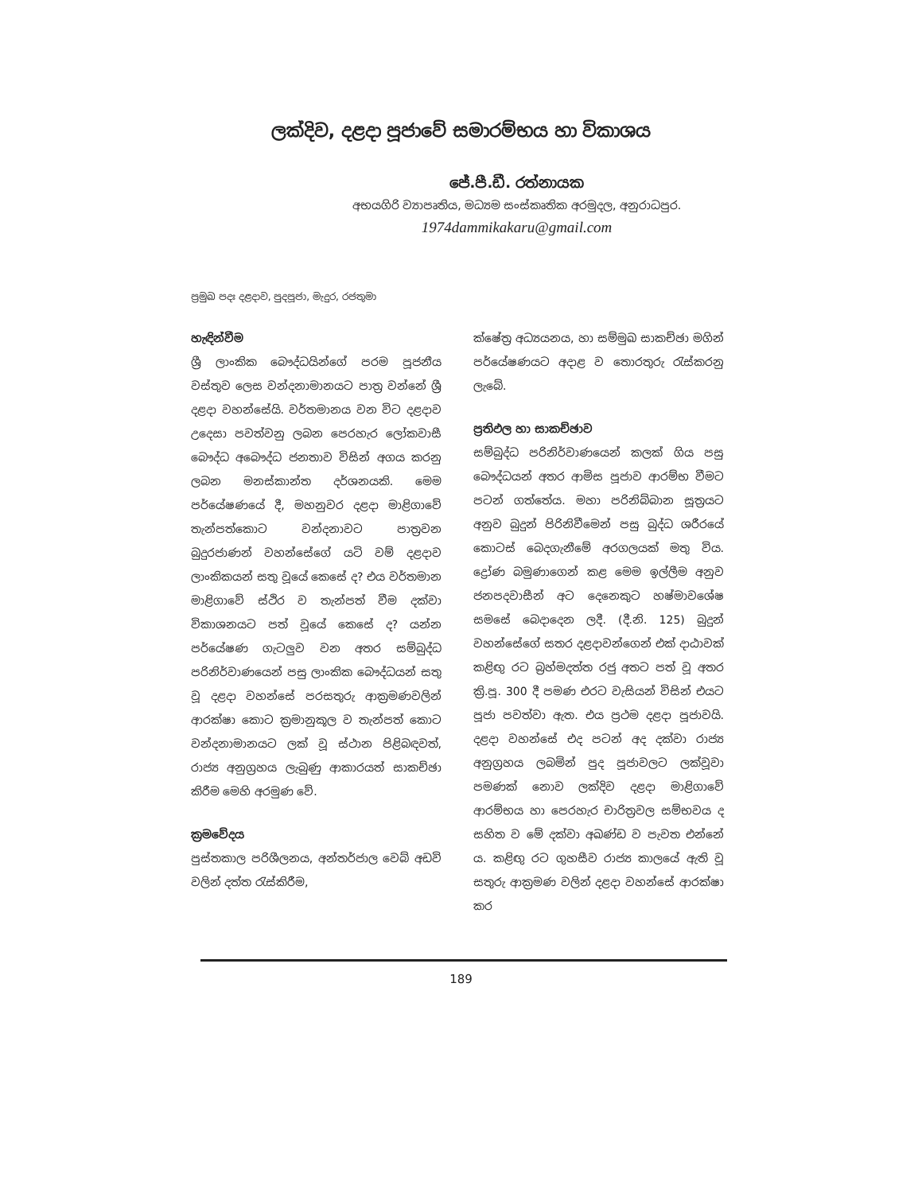ලක්දිව, දළදා පූජාවේ සමාරම්භය හා විකාශය
ජේ.පී.ඩී. රත්නායක
අභයගිරි ව්‍යාපෘතිය, මධ්‍යම සංස්කෘතික අරමුදල, අනුරාධපුර.
1974dammikakaru@gmail.com
ප්‍රමුඛ පදඃ දළදාව, පුදපූජා, මැදුර, රජතුමා
හැඳින්වීම
ශ්‍රී ලාංකික බෞද්ධයින්ගේ පරම පූජනීය වස්තුව ලෙස වන්දනාමානයට පාත්‍ර වන්නේ ශ්‍රී දළදා වහන්සේයි. වර්තමානය වන විට දළදාව උදෙසා පවත්වනු ලබන පෙරහැර ලෝකවාසී බෞද්ධ අබෞද්ධ ජනතාව විසින් අගය කරනු ලබන මනස්කාන්ත දර්ශනයකි. මෙම පර්යේෂණයේ දී, මහනුවර දළදා මාළිගාවේ තැන්පත්කොට වන්දනාවට පාත්‍රවන බුදුරජාණන් වහන්සේගේ යටි වම් දළදාව ලාංකිකයන් සතු වූයේ කෙසේ ද? එය වර්තමාන මාළිගාවේ ස්ථිර ව තැන්පත් වීම දක්වා විකාශනයට පත් වූයේ කෙසේ ද? යන්න පර්යේෂණ ගැටලුව වන අතර සම්බුද්ධ පරිනිර්වාණයෙන් පසු ලාංකික බෞද්ධයන් සතු වූ දළදා වහන්සේ පරසතුරු ආක්‍රමණවලින් ආරක්ෂා කොට ක්‍රමානුකූල ව තැන්පත් කොට වන්දනාමානයට ලක් වූ ස්ථාන පිළිබඳවත්, රාජ්‍ය අනුග්‍රහය ලැබුණු ආකාරයත් සාකච්ඡා කිරීම මෙහි අරමුණ වේ.
ක්‍රමවේදය
පුස්තකාල පරිශීලනය, අන්තර්ජාල වෙබ් අඩවි වලින් දත්ත රැස්කිරීම,
ක්ෂේත්‍ර අධ්‍යයනය, හා සම්මුඛ සාකච්ඡා මගින් පර්යේෂණයට අදාළ ව තොරතුරු රැස්කරනු ලැබේ.
ප්‍රතිඵල හා සාකච්ඡාව
සම්බුද්ධ පරිනිර්වාණයෙන් කලක් ගිය පසු බෞද්ධයන් අතර ආමිස පූජාව ආරම්භ වීමට පටන් ගත්තේය. මහා පරිනිබ්බාන සූත්‍රයට අනුව බුදුන් පිරිනිවීමෙන් පසු බුද්ධ ශරීරයේ කොටස් බෙදගැනීමේ අරගලයක් මතු විය. ද්‍රෝණ බමුණාගෙන් කළ මෙම ඉල්ලීම අනුව ජනපදවාසීන් අට දෙනෙකුට හෂ්මාවශේෂ සමසේ බෙදාදෙන ලදී. (දී.නි. 125) බුදුන් වහන්සේගේ සතර දළදාවන්ගෙන් එක් දාඨාවක් කළිඟු රට බ්‍රහ්මදත්ත රජු අතට පත් වූ අතර ක්‍රි.පූ. 300 දී පමණ එරට වැසියන් විසින් එයට පූජා පවත්වා ඇත. එය ප්‍රථම දළදා පූජාවයි. දළදා වහන්සේ එද පටන් අද දක්වා රාජ්‍ය අනුග්‍රහය ලබමින් පුද පූජාවලට ලක්වූවා පමණක් නොව ලක්දිව දළදා මාළිගාවේ ආරම්භය හා පෙරහැර චාරිත්‍රවල සම්භවය ද සහිත ව මේ දක්වා අඛණ්ඩ ව පැවත එන්නේ ය. කළිඟු රට ගුහසීව රාජ්‍ය කාලයේ ඇති වූ සතුරු ආක්‍රමණ වලින් දළදා වහන්සේ ආරක්ෂා කර
189